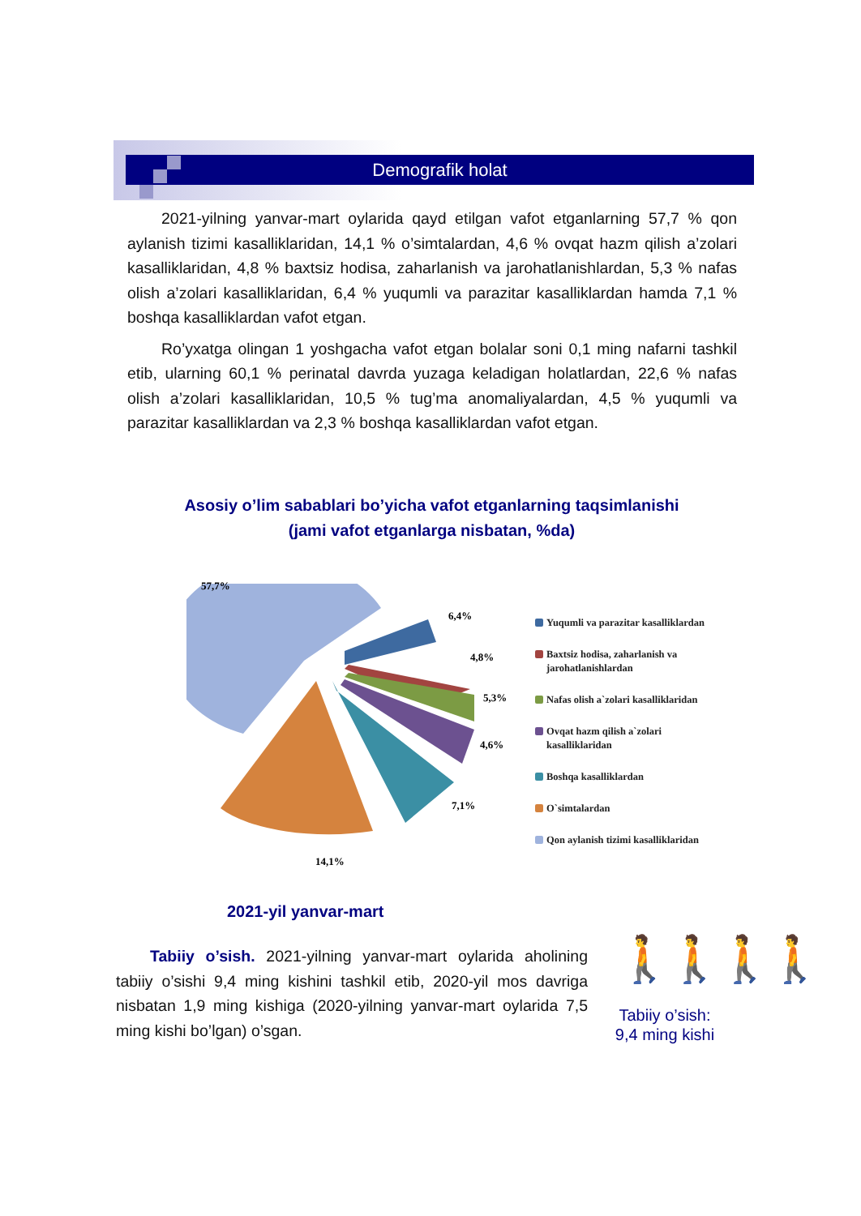Demografik holat
2021-yilning yanvar-mart oylarida qayd etilgan vafot etganlarning 57,7 % qon aylanish tizimi kasalliklaridan, 14,1 % o’simtalardan, 4,6 % ovqat hazm qilish a’zolari kasalliklaridan, 4,8 % baxtsiz hodisa, zaharlanish va jarohatlanishlardan, 5,3 % nafas olish a’zolari kasalliklaridan, 6,4 % yuqumli va parazitar kasalliklardan hamda 7,1 % boshqa kasalliklardan vafot etgan.
Ro’yxatga olingan 1 yoshgacha vafot etgan bolalar soni 0,1 ming nafarni tashkil etib, ularning 60,1 % perinatal davrda yuzaga keladigan holatlardan, 22,6 % nafas olish a’zolari kasalliklaridan, 10,5 % tug’ma anomaliyalardan, 4,5 % yuqumli va parazitar kasalliklardan va 2,3 % boshqa kasalliklardan vafot etgan.
Asosiy o’lim sabablari bo’yicha vafot etganlarning taqsimlanishi
(jami vafot etganlarga nisbatan, %da)
57,7%
6,4%
4,8%
5,3%
4,6%
7,1%
14,1%
Yuqumli va parazitar kasalliklardan
Baxtsiz hodisa, zaharlanish va
jarohatlanishlardan
Nafas olish a`zolari kasalliklaridan
Ovqat hazm qilish a`zolari
kasalliklaridan
Boshqa kasalliklardan
O`simtalardan
Qon aylanish tizimi kasalliklaridan
2021-yil yanvar-mart
Tabiiy o’sish. 2021-yilning yanvar-mart oylarida aholining tabiiy o’sishi 9,4 ming kishini tashkil etib, 2020-yil mos davriga nisbatan 1,9 ming kishiga (2020-yilning yanvar-mart oylarida 7,5 ming kishi bo’lgan) o’sgan.
🚶🚶🚶🚶
Tabiiy o’sish:
9,4 ming kishi